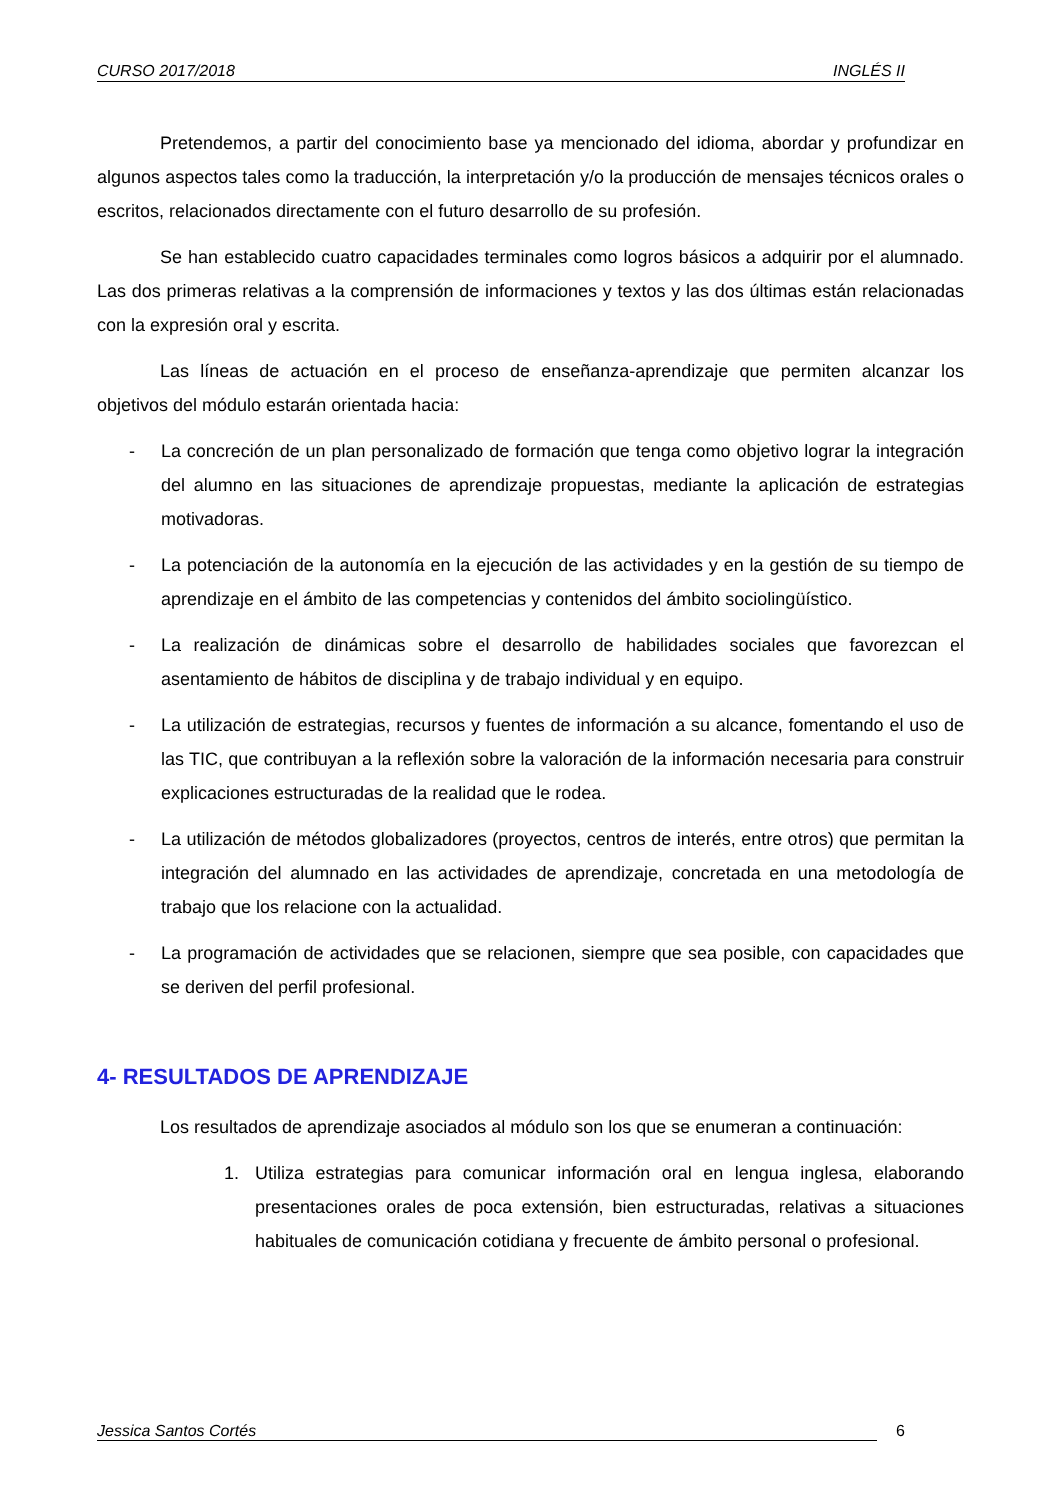CURSO 2017/2018 INGLÉS II
Pretendemos, a partir del conocimiento base ya mencionado del idioma, abordar y profundizar en algunos aspectos tales como la traducción, la interpretación y/o la producción de mensajes técnicos orales o escritos, relacionados directamente con el futuro desarrollo de su profesión.
Se han establecido cuatro capacidades terminales como logros básicos a adquirir por el alumnado. Las dos primeras relativas a la comprensión de informaciones y textos y las dos últimas están relacionadas con la expresión oral y escrita.
Las líneas de actuación en el proceso de enseñanza-aprendizaje que permiten alcanzar los objetivos del módulo estarán orientada hacia:
- La concreción de un plan personalizado de formación que tenga como objetivo lograr la integración del alumno en las situaciones de aprendizaje propuestas, mediante la aplicación de estrategias motivadoras.
- La potenciación de la autonomía en la ejecución de las actividades y en la gestión de su tiempo de aprendizaje en el ámbito de las competencias y contenidos del ámbito sociolingüístico.
- La realización de dinámicas sobre el desarrollo de habilidades sociales que favorezcan el asentamiento de hábitos de disciplina y de trabajo individual y en equipo.
- La utilización de estrategias, recursos y fuentes de información a su alcance, fomentando el uso de las TIC, que contribuyan a la reflexión sobre la valoración de la información necesaria para construir explicaciones estructuradas de la realidad que le rodea.
- La utilización de métodos globalizadores (proyectos, centros de interés, entre otros) que permitan la integración del alumnado en las actividades de aprendizaje, concretada en una metodología de trabajo que los relacione con la actualidad.
- La programación de actividades que se relacionen, siempre que sea posible, con capacidades que se deriven del perfil profesional.
4- RESULTADOS DE APRENDIZAJE
Los resultados de aprendizaje asociados al módulo son los que se enumeran a continuación:
1. Utiliza estrategias para comunicar información oral en lengua inglesa, elaborando presentaciones orales de poca extensión, bien estructuradas, relativas a situaciones habituales de comunicación cotidiana y frecuente de ámbito personal o profesional.
Jessica Santos Cortés 6